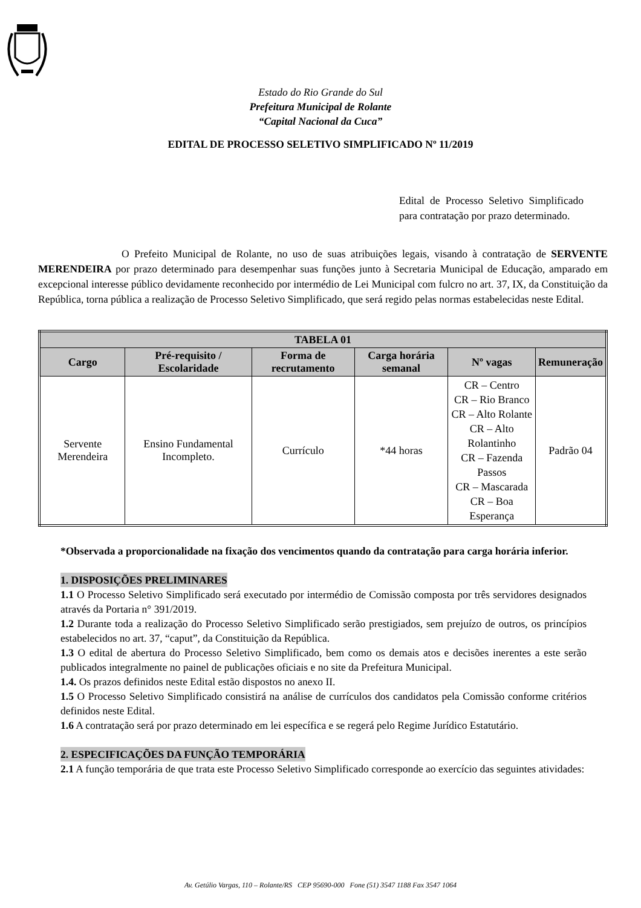Estado do Rio Grande do Sul
Prefeitura Municipal de Rolante
“Capital Nacional da Cuca”
EDITAL DE PROCESSO SELETIVO SIMPLIFICADO Nº 11/2019
Edital de Processo Seletivo Simplificado para contratação por prazo determinado.
O Prefeito Municipal de Rolante, no uso de suas atribuições legais, visando à contratação de SERVENTE MERENDEIRA por prazo determinado para desempenhar suas funções junto à Secretaria Municipal de Educação, amparado em excepcional interesse público devidamente reconhecido por intermédio de Lei Municipal com fulcro no art. 37, IX, da Constituição da República, torna pública a realização de Processo Seletivo Simplificado, que será regido pelas normas estabelecidas neste Edital.
| TABELA 01 | | | | | |
| --- | --- | --- | --- | --- | --- |
| Cargo | Pré-requisito / Escolaridade | Forma de recrutamento | Carga horária semanal | Nº vagas | Remuneração |
| Servente Merendeira | Ensino Fundamental Incompleto. | Currículo | *44 horas | CR – Centro CR – Rio Branco CR – Alto Rolante CR – Alto Rolantinho CR – Fazenda Passos CR – Mascarada CR – Boa Esperança | Padrão 04 |
*Observada a proporcionalidade na fixação dos vencimentos quando da contratação para carga horária inferior.
1. DISPOSIÇÕES PRELIMINARES
1.1 O Processo Seletivo Simplificado será executado por intermédio de Comissão composta por três servidores designados através da Portaria n° 391/2019.
1.2 Durante toda a realização do Processo Seletivo Simplificado serão prestigiados, sem prejuízo de outros, os princípios estabelecidos no art. 37, “caput”, da Constituição da República.
1.3 O edital de abertura do Processo Seletivo Simplificado, bem como os demais atos e decisões inerentes a este serão publicados integralmente no painel de publicações oficiais e no site da Prefeitura Municipal.
1.4. Os prazos definidos neste Edital estão dispostos no anexo II.
1.5 O Processo Seletivo Simplificado consistirá na análise de currículos dos candidatos pela Comissão conforme critérios definidos neste Edital.
1.6 A contratação será por prazo determinado em lei específica e se regerá pelo Regime Jurídico Estatutário.
2. ESPECIFICAÇÕES DA FUNÇÃO TEMPORÁRIA
2.1 A função temporária de que trata este Processo Seletivo Simplificado corresponde ao exercício das seguintes atividades:
Av. Getúlio Vargas, 110 – Rolante/RS CEP 95690-000 Fone (51) 3547 1188 Fax 3547 1064